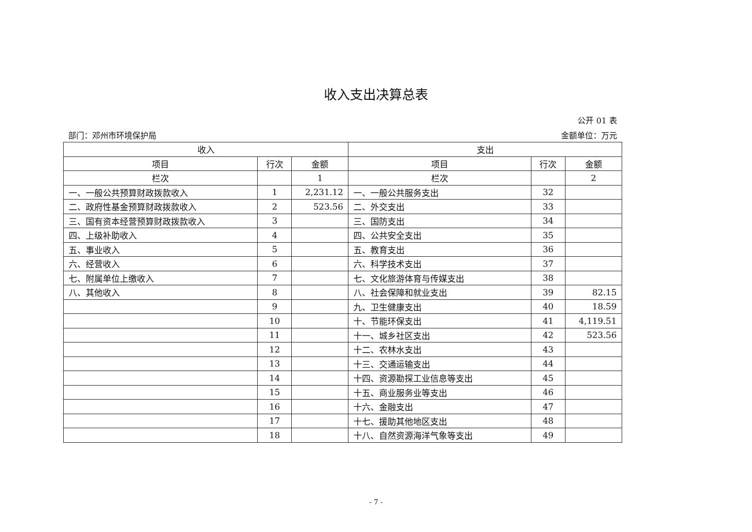收入支出决算总表
公开 01 表
部门：邓州市环境保护局 金额单位：万元
| 收入 | | | 支出 | | |
| --- | --- | --- | --- | --- | --- |
| 项目 | 行次 | 金额 | 项目 | 行次 | 金额 |
| 栏次 | | 1 | 栏次 | | 2 |
| 一、一般公共预算财政拨款收入 | 1 | 2,231.12 | 一、一般公共服务支出 | 32 | |
| 二、政府性基金预算财政拨款收入 | 2 | 523.56 | 二、外交支出 | 33 | |
| 三、国有资本经营预算财政拨款收入 | 3 | | 三、国防支出 | 34 | |
| 四、上级补助收入 | 4 | | 四、公共安全支出 | 35 | |
| 五、事业收入 | 5 | | 五、教育支出 | 36 | |
| 六、经营收入 | 6 | | 六、科学技术支出 | 37 | |
| 七、附属单位上缴收入 | 7 | | 七、文化旅游体育与传媒支出 | 38 | |
| 八、其他收入 | 8 | | 八、社会保障和就业支出 | 39 | 82.15 |
| | 9 | | 九、卫生健康支出 | 40 | 18.59 |
| | 10 | | 十、节能环保支出 | 41 | 4,119.51 |
| | 11 | | 十一、城乡社区支出 | 42 | 523.56 |
| | 12 | | 十二、农林水支出 | 43 | |
| | 13 | | 十三、交通运输支出 | 44 | |
| | 14 | | 十四、资源勘探工业信息等支出 | 45 | |
| | 15 | | 十五、商业服务业等支出 | 46 | |
| | 16 | | 十六、金融支出 | 47 | |
| | 17 | | 十七、援助其他地区支出 | 48 | |
| | 18 | | 十八、自然资源海洋气象等支出 | 49 | |
- 7 -